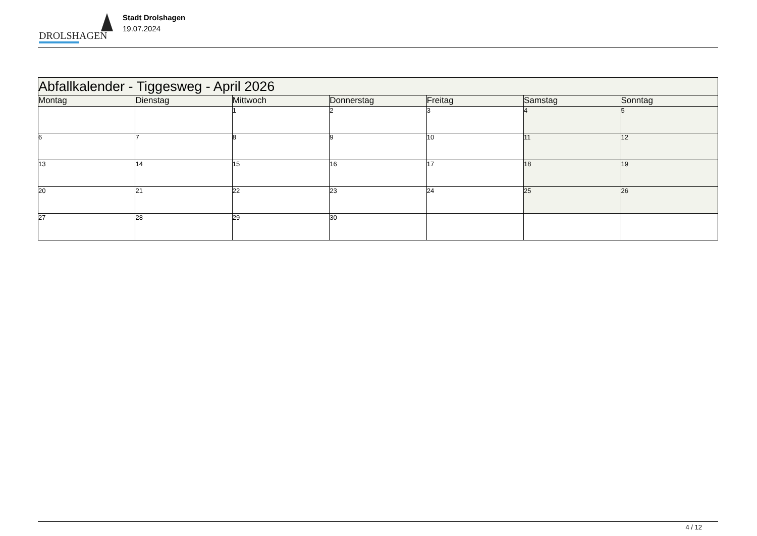DROLSHAGEN
Stadt Drolshagen
19.07.2024
| Abfallkalender - Tiggesweg - April 2026 | | | | | | |
| --- | --- | --- | --- | --- | --- | --- |
| Montag | Dienstag | Mittwoch | Donnerstag | Freitag | Samstag | Sonntag |
| | | 1 | 2 | 3 | 4 | 5 |
| 6 | 7 | 8 | 9 | 10 | 11 | 12 |
| 13 | 14 | 15 | 16 | 17 | 18 | 19 |
| 20 | 21 | 22 | 23 | 24 | 25 | 26 |
| 27 | 28 | 29 | 30 | | | |
4 / 12